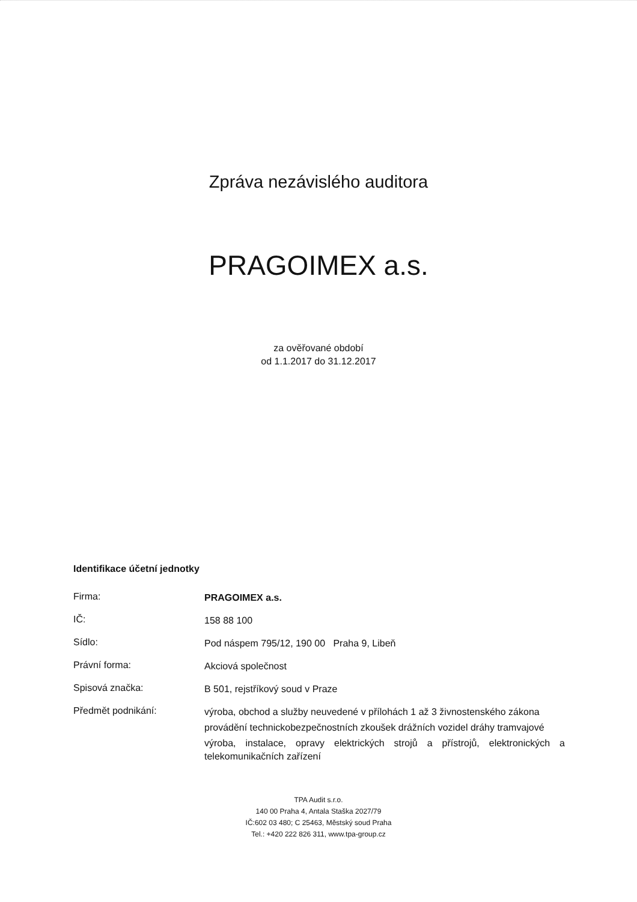Zpráva nezávislého auditora
PRAGOIMEX a.s.
za ověřované období
od 1.1.2017 do 31.12.2017
Identifikace účetní jednotky
Firma:
PRAGOIMEX a.s.
IČ:
158 88 100
Sídlo:
Pod náspem 795/12, 190 00 Praha 9, Libeň
Právní forma:
Akciová společnost
Spisová značka:
B 501, rejstříkový soud v Praze
Předmět podnikání:
výroba, obchod a služby neuvedené v přílohách 1 až 3 živnostenského zákona
provádění technickobezpečnostních zkoušek drážních vozidel dráhy tramvajové
výroba, instalace, opravy elektrických strojů a přístrojů, elektronických a telekomunikačních zařízení
TPA Audit s.r.o.
140 00 Praha 4, Antala Staška 2027/79
IČ:602 03 480; C 25463, Městský soud Praha
Tel.: +420 222 826 311, www.tpa-group.cz